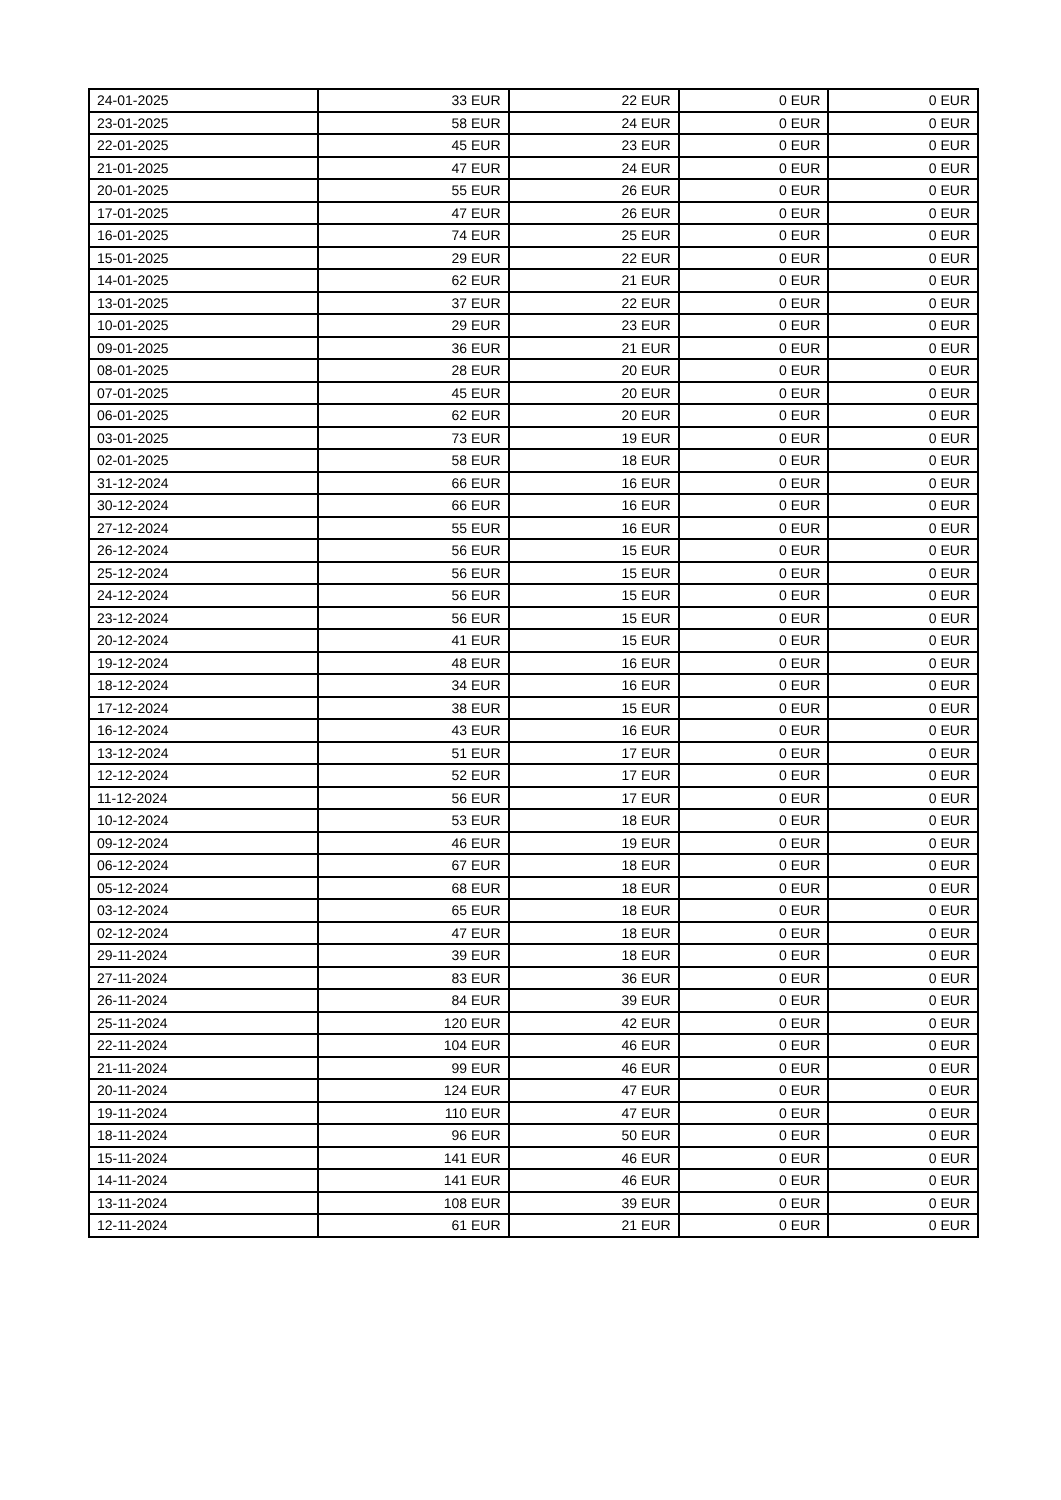| 24-01-2025 | 33 EUR | 22 EUR | 0 EUR | 0 EUR |
| 23-01-2025 | 58 EUR | 24 EUR | 0 EUR | 0 EUR |
| 22-01-2025 | 45 EUR | 23 EUR | 0 EUR | 0 EUR |
| 21-01-2025 | 47 EUR | 24 EUR | 0 EUR | 0 EUR |
| 20-01-2025 | 55 EUR | 26 EUR | 0 EUR | 0 EUR |
| 17-01-2025 | 47 EUR | 26 EUR | 0 EUR | 0 EUR |
| 16-01-2025 | 74 EUR | 25 EUR | 0 EUR | 0 EUR |
| 15-01-2025 | 29 EUR | 22 EUR | 0 EUR | 0 EUR |
| 14-01-2025 | 62 EUR | 21 EUR | 0 EUR | 0 EUR |
| 13-01-2025 | 37 EUR | 22 EUR | 0 EUR | 0 EUR |
| 10-01-2025 | 29 EUR | 23 EUR | 0 EUR | 0 EUR |
| 09-01-2025 | 36 EUR | 21 EUR | 0 EUR | 0 EUR |
| 08-01-2025 | 28 EUR | 20 EUR | 0 EUR | 0 EUR |
| 07-01-2025 | 45 EUR | 20 EUR | 0 EUR | 0 EUR |
| 06-01-2025 | 62 EUR | 20 EUR | 0 EUR | 0 EUR |
| 03-01-2025 | 73 EUR | 19 EUR | 0 EUR | 0 EUR |
| 02-01-2025 | 58 EUR | 18 EUR | 0 EUR | 0 EUR |
| 31-12-2024 | 66 EUR | 16 EUR | 0 EUR | 0 EUR |
| 30-12-2024 | 66 EUR | 16 EUR | 0 EUR | 0 EUR |
| 27-12-2024 | 55 EUR | 16 EUR | 0 EUR | 0 EUR |
| 26-12-2024 | 56 EUR | 15 EUR | 0 EUR | 0 EUR |
| 25-12-2024 | 56 EUR | 15 EUR | 0 EUR | 0 EUR |
| 24-12-2024 | 56 EUR | 15 EUR | 0 EUR | 0 EUR |
| 23-12-2024 | 56 EUR | 15 EUR | 0 EUR | 0 EUR |
| 20-12-2024 | 41 EUR | 15 EUR | 0 EUR | 0 EUR |
| 19-12-2024 | 48 EUR | 16 EUR | 0 EUR | 0 EUR |
| 18-12-2024 | 34 EUR | 16 EUR | 0 EUR | 0 EUR |
| 17-12-2024 | 38 EUR | 15 EUR | 0 EUR | 0 EUR |
| 16-12-2024 | 43 EUR | 16 EUR | 0 EUR | 0 EUR |
| 13-12-2024 | 51 EUR | 17 EUR | 0 EUR | 0 EUR |
| 12-12-2024 | 52 EUR | 17 EUR | 0 EUR | 0 EUR |
| 11-12-2024 | 56 EUR | 17 EUR | 0 EUR | 0 EUR |
| 10-12-2024 | 53 EUR | 18 EUR | 0 EUR | 0 EUR |
| 09-12-2024 | 46 EUR | 19 EUR | 0 EUR | 0 EUR |
| 06-12-2024 | 67 EUR | 18 EUR | 0 EUR | 0 EUR |
| 05-12-2024 | 68 EUR | 18 EUR | 0 EUR | 0 EUR |
| 03-12-2024 | 65 EUR | 18 EUR | 0 EUR | 0 EUR |
| 02-12-2024 | 47 EUR | 18 EUR | 0 EUR | 0 EUR |
| 29-11-2024 | 39 EUR | 18 EUR | 0 EUR | 0 EUR |
| 27-11-2024 | 83 EUR | 36 EUR | 0 EUR | 0 EUR |
| 26-11-2024 | 84 EUR | 39 EUR | 0 EUR | 0 EUR |
| 25-11-2024 | 120 EUR | 42 EUR | 0 EUR | 0 EUR |
| 22-11-2024 | 104 EUR | 46 EUR | 0 EUR | 0 EUR |
| 21-11-2024 | 99 EUR | 46 EUR | 0 EUR | 0 EUR |
| 20-11-2024 | 124 EUR | 47 EUR | 0 EUR | 0 EUR |
| 19-11-2024 | 110 EUR | 47 EUR | 0 EUR | 0 EUR |
| 18-11-2024 | 96 EUR | 50 EUR | 0 EUR | 0 EUR |
| 15-11-2024 | 141 EUR | 46 EUR | 0 EUR | 0 EUR |
| 14-11-2024 | 141 EUR | 46 EUR | 0 EUR | 0 EUR |
| 13-11-2024 | 108 EUR | 39 EUR | 0 EUR | 0 EUR |
| 12-11-2024 | 61 EUR | 21 EUR | 0 EUR | 0 EUR |